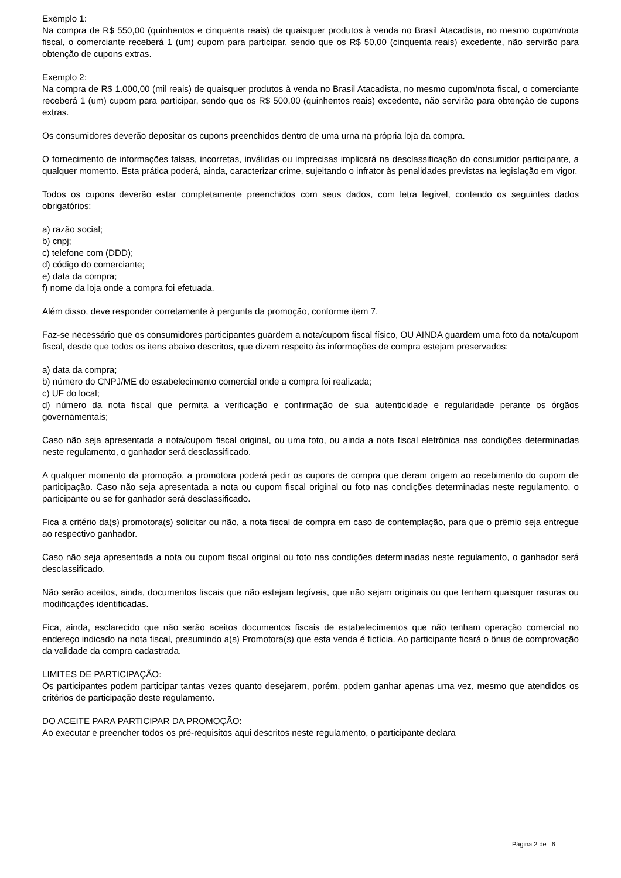Exemplo 1:
Na compra de R$ 550,00 (quinhentos e cinquenta reais) de quaisquer produtos à venda no Brasil Atacadista, no mesmo cupom/nota fiscal, o comerciante receberá 1 (um) cupom para participar, sendo que os R$ 50,00 (cinquenta reais) excedente, não servirão para obtenção de cupons extras.
Exemplo 2:
Na compra de R$ 1.000,00 (mil reais) de quaisquer produtos à venda no Brasil Atacadista, no mesmo cupom/nota fiscal, o comerciante receberá 1 (um) cupom para participar, sendo que os R$ 500,00 (quinhentos reais) excedente, não servirão para obtenção de cupons extras.
Os consumidores deverão depositar os cupons preenchidos dentro de uma urna na própria loja da compra.
O fornecimento de informações falsas, incorretas, inválidas ou imprecisas implicará na desclassificação do consumidor participante, a qualquer momento. Esta prática poderá, ainda, caracterizar crime, sujeitando o infrator às penalidades previstas na legislação em vigor.
Todos os cupons deverão estar completamente preenchidos com seus dados, com letra legível, contendo os seguintes dados obrigatórios:
a) razão social;
b) cnpj;
c) telefone com (DDD);
d) código do comerciante;
e) data da compra;
f) nome da loja onde a compra foi efetuada.
Além disso, deve responder corretamente à pergunta da promoção, conforme item 7.
Faz-se necessário que os consumidores participantes guardem a nota/cupom fiscal físico, OU AINDA guardem uma foto da nota/cupom fiscal, desde que todos os itens abaixo descritos, que dizem respeito às informações de compra estejam preservados:
a) data da compra;
b) número do CNPJ/ME do estabelecimento comercial onde a compra foi realizada;
c) UF do local;
d) número da nota fiscal que permita a verificação e confirmação de sua autenticidade e regularidade perante os órgãos governamentais;
Caso não seja apresentada a nota/cupom fiscal original, ou uma foto, ou ainda a nota fiscal eletrônica nas condições determinadas neste regulamento, o ganhador será desclassificado.
A qualquer momento da promoção, a promotora poderá pedir os cupons de compra que deram origem ao recebimento do cupom de participação. Caso não seja apresentada a nota ou cupom fiscal original ou foto nas condições determinadas neste regulamento, o participante ou se for ganhador será desclassificado.
Fica a critério da(s) promotora(s) solicitar ou não, a nota fiscal de compra em caso de contemplação, para que o prêmio seja entregue ao respectivo ganhador.
Caso não seja apresentada a nota ou cupom fiscal original ou foto nas condições determinadas neste regulamento, o ganhador será desclassificado.
Não serão aceitos, ainda, documentos fiscais que não estejam legíveis, que não sejam originais ou que tenham quaisquer rasuras ou modificações identificadas.
Fica, ainda, esclarecido que não serão aceitos documentos fiscais de estabelecimentos que não tenham operação comercial no endereço indicado na nota fiscal, presumindo a(s) Promotora(s) que esta venda é fictícia. Ao participante ficará o ônus de comprovação da validade da compra cadastrada.
LIMITES DE PARTICIPAÇÃO:
Os participantes podem participar tantas vezes quanto desejarem, porém, podem ganhar apenas uma vez, mesmo que atendidos os critérios de participação deste regulamento.
DO ACEITE PARA PARTICIPAR DA PROMOÇÃO:
Ao executar e preencher todos os pré-requisitos aqui descritos neste regulamento, o participante declara
Página 2 de 6